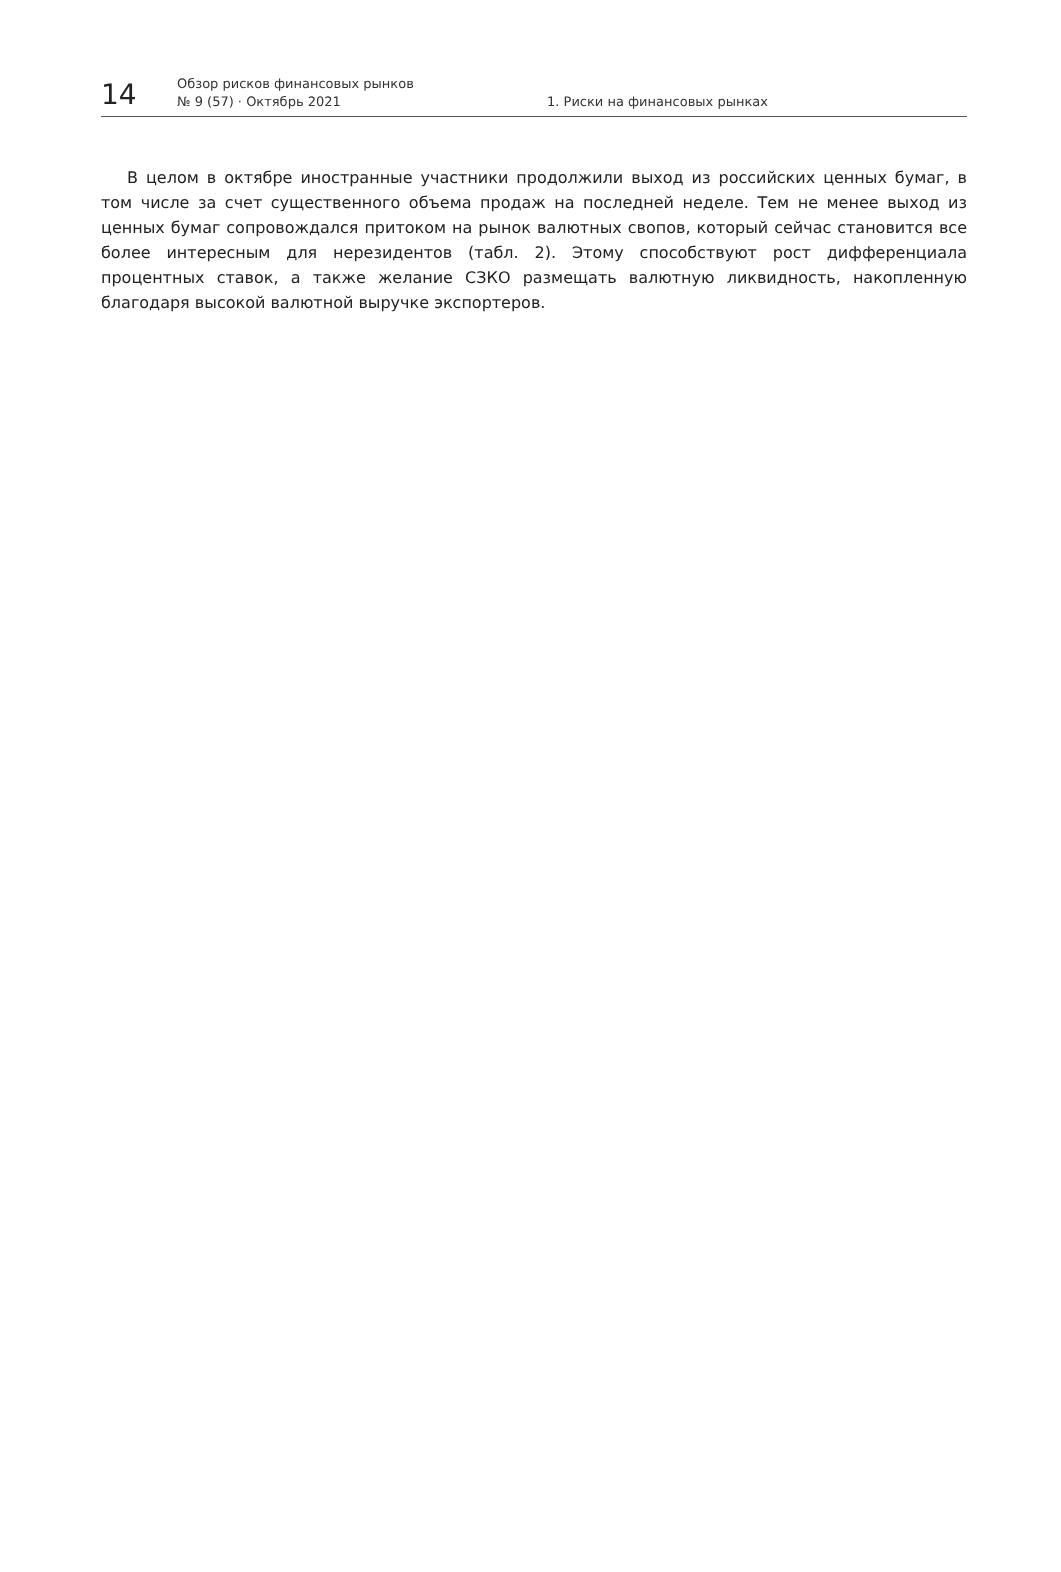14
Обзор рисков финансовых рынков
№ 9 (57) · Октябрь 2021
1. Риски на финансовых рынках
В целом в октябре иностранные участники продолжили выход из российских ценных бумаг, в том числе за счет существенного объема продаж на последней неделе. Тем не менее выход из ценных бумаг сопровождался притоком на рынок валютных свопов, который сейчас становится все более интересным для нерезидентов (табл. 2). Этому способствуют рост дифференциала процентных ставок, а также желание СЗКО размещать валютную ликвидность, накопленную благодаря высокой валютной выручке экспортеров.